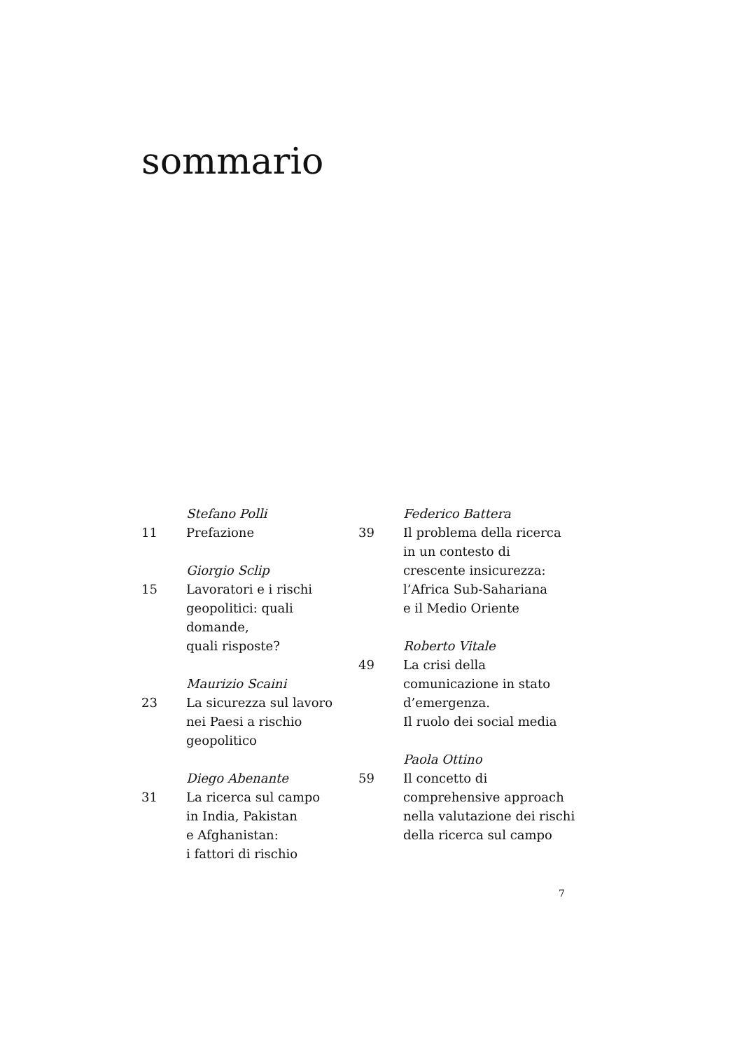sommario
11 Stefano Polli
Prefazione
15 Giorgio Sclip
Lavoratori e i rischi
geopolitici: quali domande,
quali risposte?
23 Maurizio Scaini
La sicurezza sul lavoro
nei Paesi a rischio
geopolitico
31 Diego Abenante
La ricerca sul campo
in India, Pakistan
e Afghanistan:
i fattori di rischio
39 Federico Battera
Il problema della ricerca
in un contesto di
crescente insicurezza:
l’Africa Sub-Sahariana
e il Medio Oriente
49 Roberto Vitale
La crisi della
comunicazione in stato
d’emergenza.
Il ruolo dei social media
59 Paola Ottino
Il concetto di
comprehensive approach
nella valutazione dei rischi
della ricerca sul campo
7